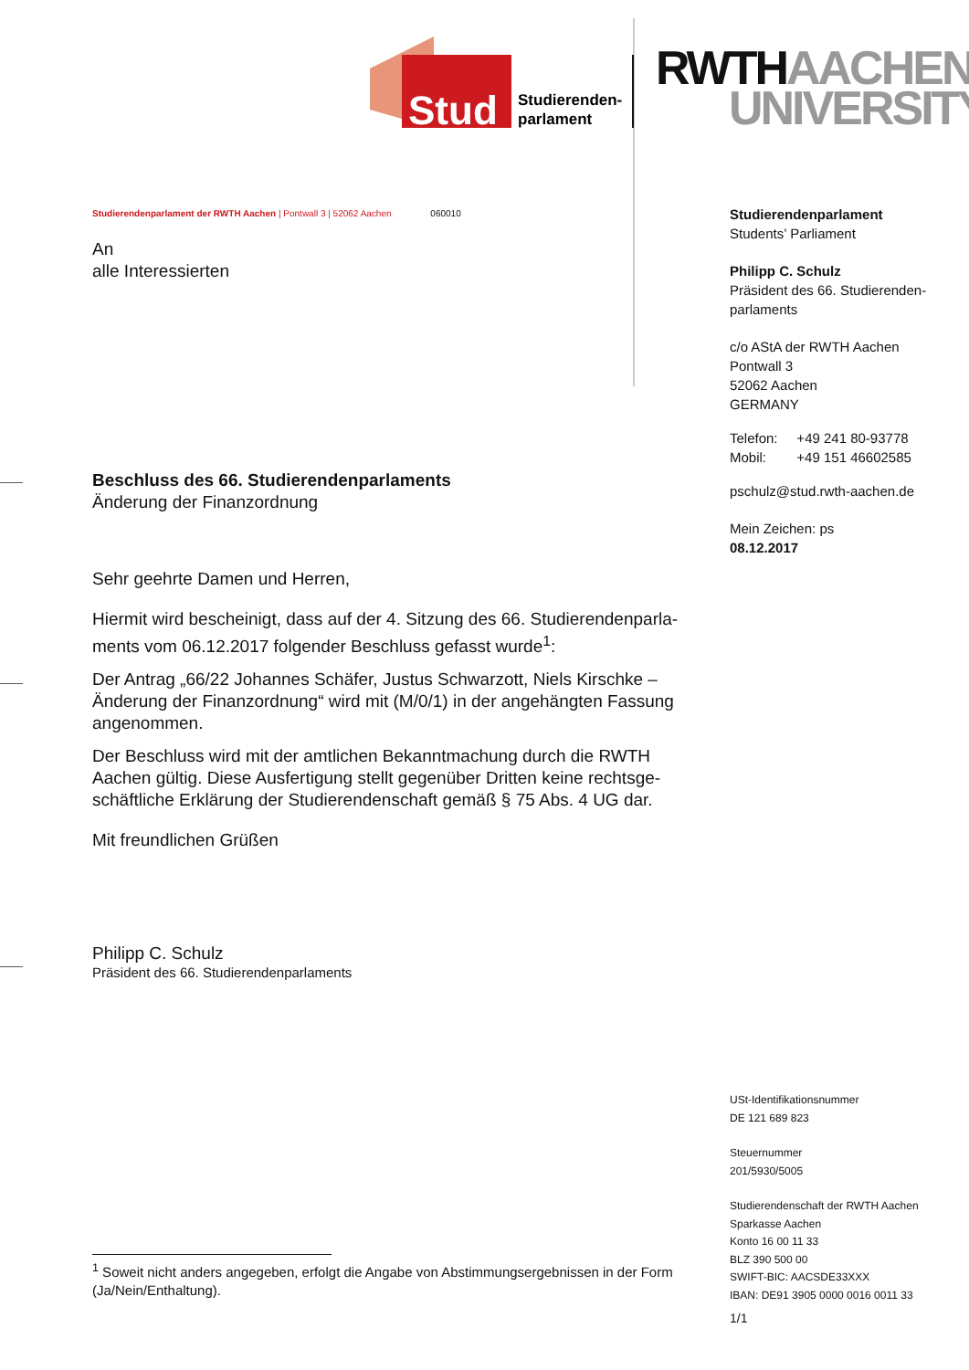Stud
Studierenden-
parlament
RWTH AACHEN
UNIVERSITY
Studierendenparlament der RWTH Aachen | Pontwall 3 | 52062 Aachen 060010
An
alle Interessierten
Beschluss des 66. Studierendenparlaments
Änderung der Finanzordnung
Sehr geehrte Damen und Herren,
Hiermit wird bescheinigt, dass auf der 4. Sitzung des 66. Studierendenparla-ments vom 06.12.2017 folgender Beschluss gefasst wurde<sup>1</sup>:
Der Antrag „66/22 Johannes Schäfer, Justus Schwarzott, Niels Kirschke – Änderung der Finanzordnung“ wird mit (M/0/1) in der angehängten Fassung angenommen.
Der Beschluss wird mit der amtlichen Bekanntmachung durch die RWTH Aachen gültig. Diese Ausfertigung stellt gegenüber Dritten keine rechtsge-schäftliche Erklärung der Studierendenschaft gemäß § 75 Abs. 4 UG dar.
Mit freundlichen Grüßen
Philipp C. Schulz
Präsident des 66. Studierendenparlaments
<sup>1</sup> Soweit nicht anders angegeben, erfolgt die Angabe von Abstimmungsergebnissen in der Form (Ja/Nein/Enthaltung).
Studierendenparlament
Students’ Parliament
Philipp C. Schulz
Präsident des 66. Studierenden-parlaments
c/o AStA der RWTH Aachen
Pontwall 3
52062 Aachen
GERMANY
Telefon: +49 241 80-93778
Mobil: +49 151 46602585
pschulz@stud.rwth-aachen.de
Mein Zeichen: ps
08.12.2017
USt-Identifikationsnummer
DE 121 689 823
Steuernummer
201/5930/5005
Studierendenschaft der RWTH Aachen
Sparkasse Aachen
Konto 16 00 11 33
BLZ 390 500 00
SWIFT-BIC: AACSDE33XXX
IBAN: DE91 3905 0000 0016 0011 33
1/1